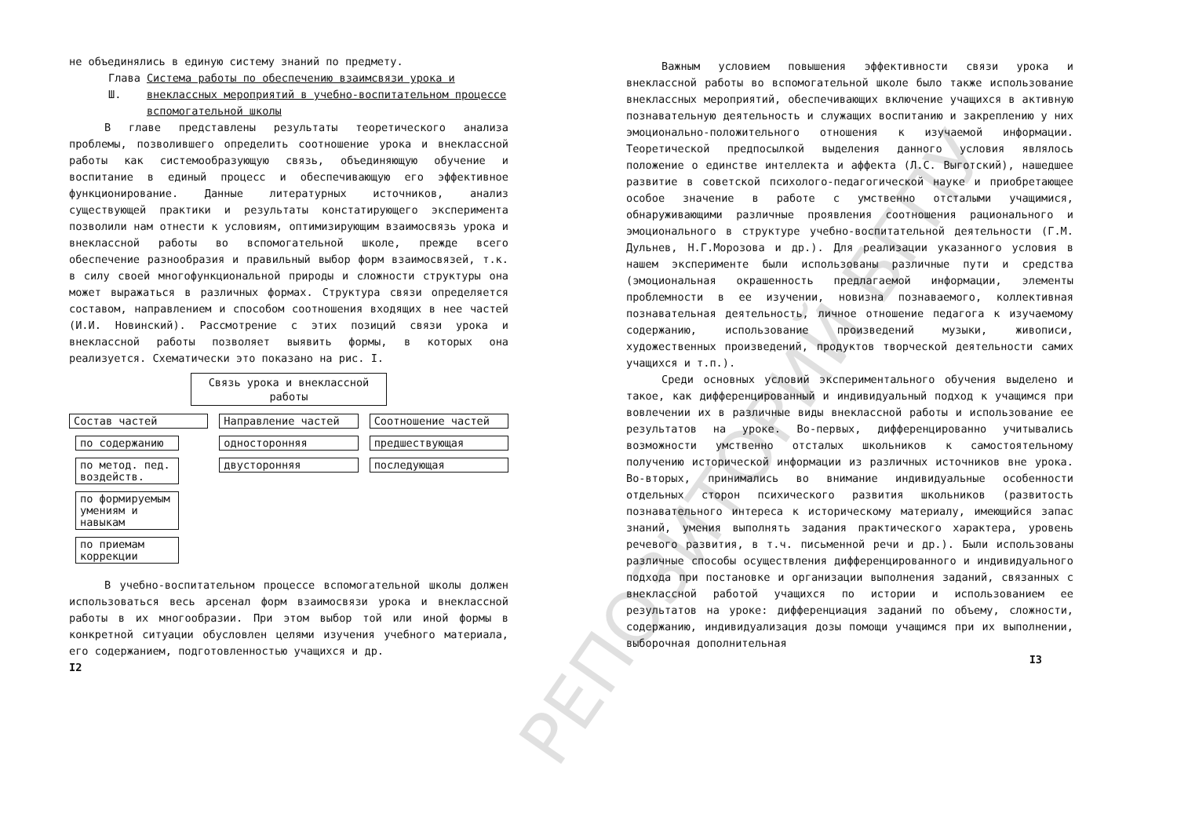РЕПОЗИТОРИЙ БГПУ
не объединялись в единую систему знаний по предмету.
Глава Ш. Система работы по обеспечению взаимсвязи урока и внеклассных мероприятий в учебно-воспитательном процессе вспомогательной школы
В главе представлены результаты теоретического анализа проблемы, позволившего определить соотношение урока и внеклассной работы как системообразующую связь, объединяющую обучение и воспитание в единый процесс и обеспечивающую его эффективное функционирование. Данные литературных источников, анализ существующей практики и результаты констатирующего эксперимента позволили нам отнести к условиям, оптимизирующим взаимосвязь урока и внеклассной работы во вспомогательной школе, прежде всего обеспечение разнообразия и правильный выбор форм взаимосвязей, т.к. в силу своей многофункциональной природы и сложности структуры она может выражаться в различных формах. Структура связи определяется составом, направлением и способом соотношения входящих в нее частей (И.И. Новинский). Рассмотрение с этих позиций связи урока и внеклассной работы позволяет выявить формы, в которых она реализуется. Схематически это показано на рис. I.
Связь урока и внеклассной работы
Состав частей
по содержанию
по метод. пед. воздейств.
по формируемым умениям и навыкам
по приемам коррекции
Направление частей
односторонняя
двусторонняя
Соотношение частей
предшествующая
последующая
В учебно-воспитательном процессе вспомогательной школы должен использоваться весь арсенал форм взаимосвязи урока и внеклассной работы в их многообразии. При этом выбор той или иной формы в конкретной ситуации обусловлен целями изучения учебного материала, его содержанием, подготовленностью учащихся и др.
I2
Важным условием повышения эффективности связи урока и внеклассной работы во вспомогательной школе было также использование внеклассных мероприятий, обеспечивающих включение учащихся в активную познавательную деятельность и служащих воспитанию и закреплению у них эмоционально-положительного отношения к изучаемой информации. Теоретической предпосылкой выделения данного условия являлось положение о единстве интеллекта и аффекта (Л.С. Выготский), нашедшее развитие в советской психолого-педагогической науке и приобретающее особое значение в работе с умственно отсталыми учащимися, обнаруживающими различные проявления соотношения рационального и эмоционального в структуре учебно-воспитательной деятельности (Г.М. Дульнев, Н.Г.Морозова и др.). Для реализации указанного условия в нашем эксперименте были использованы различные пути и средства (эмоциональная окрашенность предлагаемой информации, элементы проблемности в ее изучении, новизна познаваемого, коллективная познавательная деятельность, личное отношение педагога к изучаемому содержанию, использование произведений музыки, живописи, художественных произведений, продуктов творческой деятельности самих учащихся и т.п.).
Среди основных условий экспериментального обучения выделено и такое, как дифференцированный и индивидуальный подход к учащимся при вовлечении их в различные виды внеклассной работы и использование ее результатов на уроке. Во-первых, дифференцированно учитывались возможности умственно отсталых школьников к самостоятельному получению исторической информации из различных источников вне урока. Во-вторых, принимались во внимание индивидуальные особенности отдельных сторон психического развития школьников (развитость познавательного интереса к историческому материалу, имеющийся запас знаний, умения выполнять задания практического характера, уровень речевого развития, в т.ч. письменной речи и др.). Были использованы различные способы осуществления дифференцированного и индивидуального подхода при постановке и организации выполнения заданий, связанных с внеклассной работой учащихся по истории и использованием ее результатов на уроке: дифференциация заданий по объему, сложности, содержанию, индивидуализация дозы помощи учащимся при их выполнении, выборочная дополнительная
I3